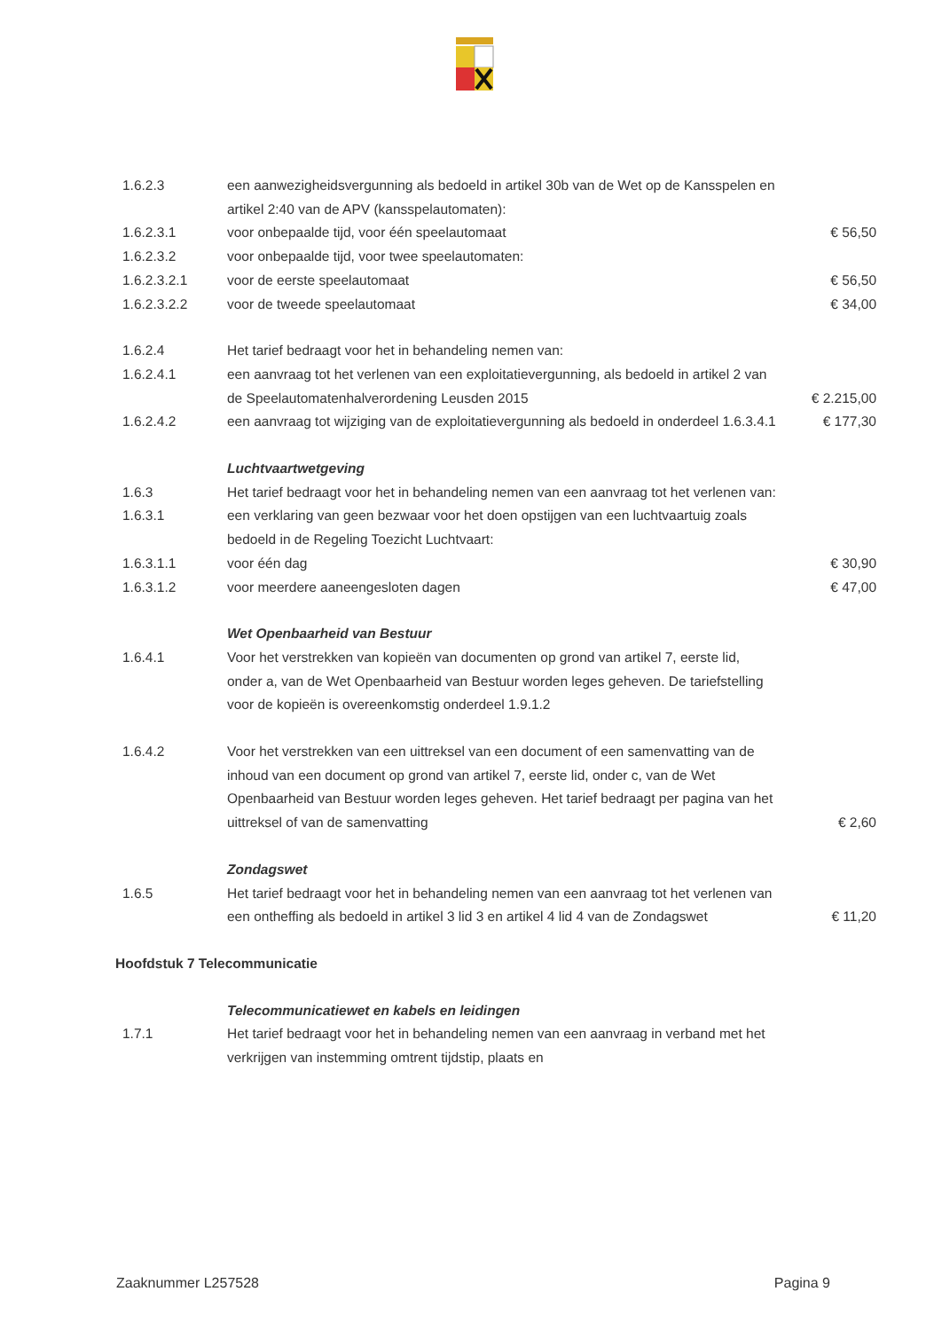| 1.6.2.3 | een aanwezigheidsvergunning als bedoeld in artikel 30b van de Wet op de Kansspelen en artikel 2:40 van de APV (kansspelautomaten): | |
| 1.6.2.3.1 | voor onbepaalde tijd, voor één speelautomaat | € 56,50 |
| 1.6.2.3.2 | voor onbepaalde tijd, voor twee speelautomaten: | |
| 1.6.2.3.2.1 | voor de eerste speelautomaat | € 56,50 |
| 1.6.2.3.2.2 | voor de tweede speelautomaat | € 34,00 |
| 1.6.2.4 | Het tarief bedraagt voor het in behandeling nemen van: | |
| 1.6.2.4.1 | een aanvraag tot het verlenen van een exploitatievergunning, als bedoeld in artikel 2 van de Speelautomatenhalverordening Leusden 2015 | € 2.215,00 |
| 1.6.2.4.2 | een aanvraag tot wijziging van de exploitatievergunning als bedoeld in onderdeel 1.6.3.4.1 | € 177,30 |
| | Luchtvaartwetgeving | |
| 1.6.3 | Het tarief bedraagt voor het in behandeling nemen van een aanvraag tot het verlenen van: | |
| 1.6.3.1 | een verklaring van geen bezwaar voor het doen opstijgen van een luchtvaartuig zoals bedoeld in de Regeling Toezicht Luchtvaart: | |
| 1.6.3.1.1 | voor één dag | € 30,90 |
| 1.6.3.1.2 | voor meerdere aaneengesloten dagen | € 47,00 |
| | Wet Openbaarheid van Bestuur | |
| 1.6.4.1 | Voor het verstrekken van kopieën van documenten op grond van artikel 7, eerste lid, onder a, van de Wet Openbaarheid van Bestuur worden leges geheven. De tariefstelling voor de kopieën is overeenkomstig onderdeel 1.9.1.2 | |
| 1.6.4.2 | Voor het verstrekken van een uittreksel van een document of een samenvatting van de inhoud van een document op grond van artikel 7, eerste lid, onder c, van de Wet Openbaarheid van Bestuur worden leges geheven. Het tarief bedraagt per pagina van het uittreksel of van de samenvatting | € 2,60 |
| | Zondagswet | |
| 1.6.5 | Het tarief bedraagt voor het in behandeling nemen van een aanvraag tot het verlenen van een ontheffing als bedoeld in artikel 3 lid 3 en artikel 4 lid 4 van de Zondagswet | € 11,20 |
| Hoofdstuk 7 Telecommunicatie | | |
| | Telecommunicatiewet en kabels en leidingen | |
| 1.7.1 | Het tarief bedraagt voor het in behandeling nemen van een aanvraag in verband met het verkrijgen van instemming omtrent tijdstip, plaats en | |
Zaaknummer L257528 Pagina 9